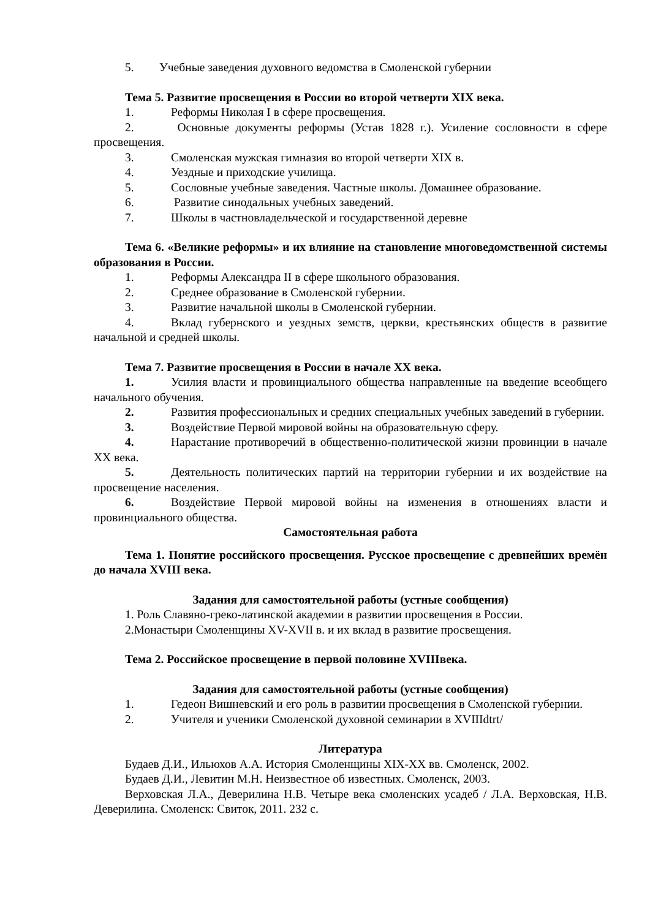5. Учебные заведения духовного ведомства в Смоленской губернии
Тема 5. Развитие просвещения в России во второй четверти XIX века.
1. Реформы Николая I в сфере просвещения.
2. Основные документы реформы (Устав 1828 г.). Усиление сословности в сфере просвещения.
3. Смоленская мужская гимназия во второй четверти XIX в.
4. Уездные и приходские училища.
5. Сословные учебные заведения. Частные школы. Домашнее образование.
6. Развитие синодальных учебных заведений.
7. Школы в частновладельческой и государственной деревне
Тема 6. «Великие реформы» и их влияние на становление многоведомственной системы образования в России.
1. Реформы Александра II в сфере школьного образования.
2. Среднее образование в Смоленской губернии.
3. Развитие начальной школы в Смоленской губернии.
4. Вклад губернского и уездных земств, церкви, крестьянских обществ в развитие начальной и средней школы.
Тема 7. Развитие просвещения в России в начале XX века.
1. Усилия власти и провинциального общества направленные на введение всеобщего начального обучения.
2. Развития профессиональных и средних специальных учебных заведений в губернии.
3. Воздействие Первой мировой войны на образовательную сферу.
4. Нарастание противоречий в общественно-политической жизни провинции в начале XX века.
5. Деятельность политических партий на территории губернии и их воздействие на просвещение населения.
6. Воздействие Первой мировой войны на изменения в отношениях власти и провинциального общества.
Самостоятельная работа
Тема 1. Понятие российского просвещения. Русское просвещение с древнейших времён до начала XVIII века.
Задания для самостоятельной работы (устные сообщения)
1. Роль Славяно-греко-латинской академии в развитии просвещения в России.
2.Монастыри Смоленщины XV-XVII в. и их вклад в развитие просвещения.
Тема 2. Российское просвещение в первой половине XVIIIвека.
Задания для самостоятельной работы (устные сообщения)
1. Гедеон Вишневский и его роль в развитии просвещения в Смоленской губернии.
2. Учителя и ученики Смоленской духовной семинарии в XVIIIdtrt/
Литература
Будаев Д.И., Ильюхов А.А. История Смоленщины XIX-XX вв. Смоленск, 2002.
Будаев Д.И., Левитин М.Н. Неизвестное об известных. Смоленск, 2003.
Верховская Л.А., Деверилина Н.В. Четыре века смоленских усадеб / Л.А. Верховская, Н.В. Деверилина. Смоленск: Свиток, 2011. 232 с.